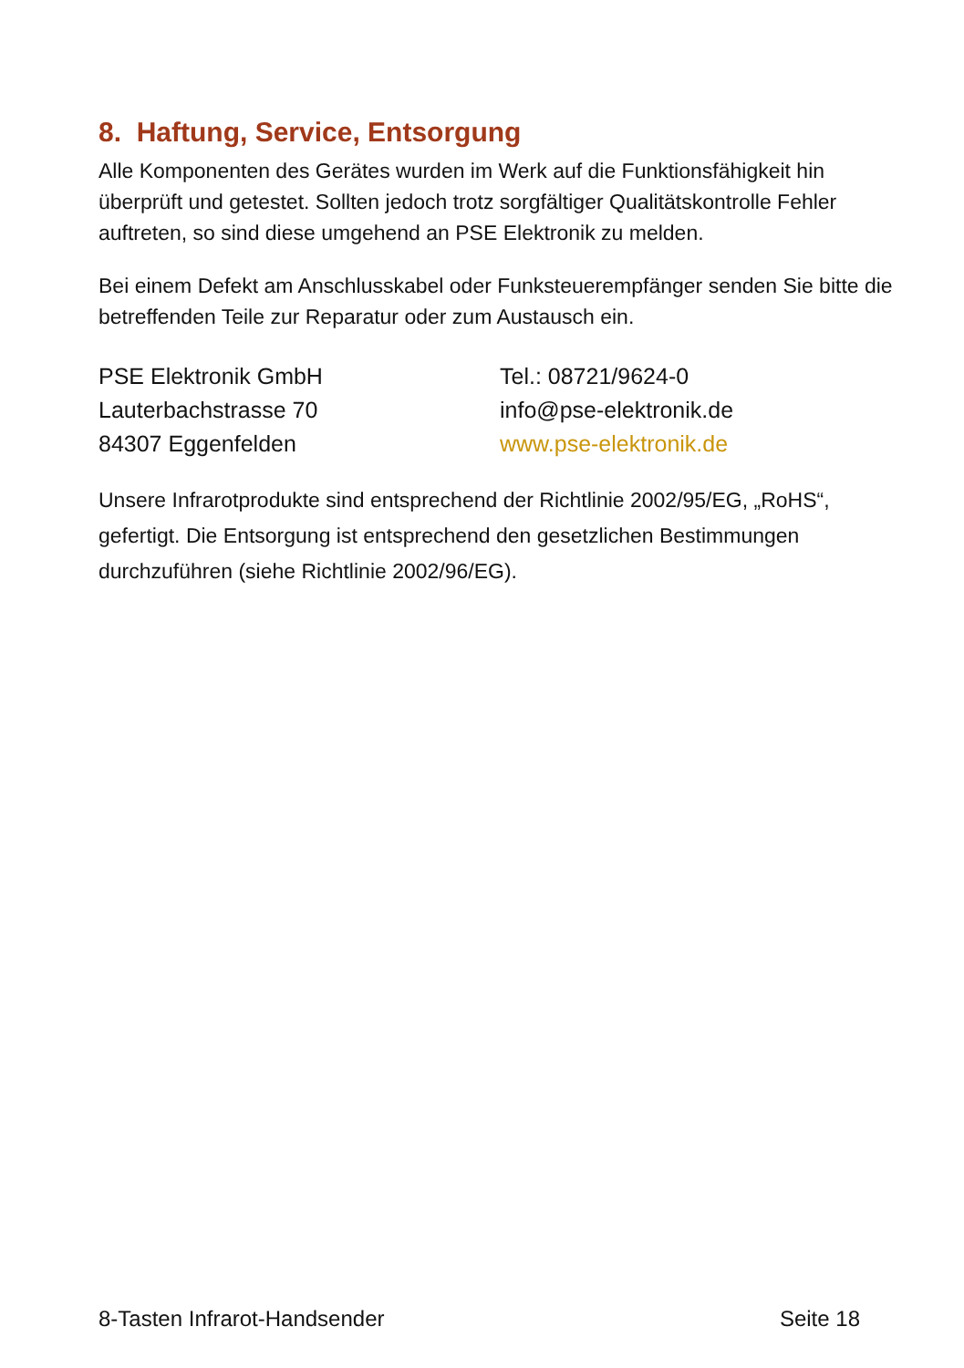8. Haftung, Service, Entsorgung
Alle Komponenten des Gerätes wurden im Werk auf die Funktionsfähigkeit hin überprüft und getestet. Sollten jedoch trotz sorgfältiger Qualitätskontrolle Fehler auftreten, so sind diese umgehend an PSE Elektronik zu melden.
Bei einem Defekt am Anschlusskabel oder Funksteuerempfänger senden Sie bitte die betreffenden Teile zur Reparatur oder zum Austausch ein.
PSE Elektronik GmbH
Lauterbachstrasse 70
84307 Eggenfelden
Tel.: 08721/9624-0
info@pse-elektronik.de
www.pse-elektronik.de
Unsere Infrarotprodukte sind entsprechend der Richtlinie 2002/95/EG, „RoHS“, gefertigt. Die Entsorgung ist entsprechend den gesetzlichen Bestimmungen durchzuführen (siehe Richtlinie 2002/96/EG).
8-Tasten Infrarot-Handsender Seite 18